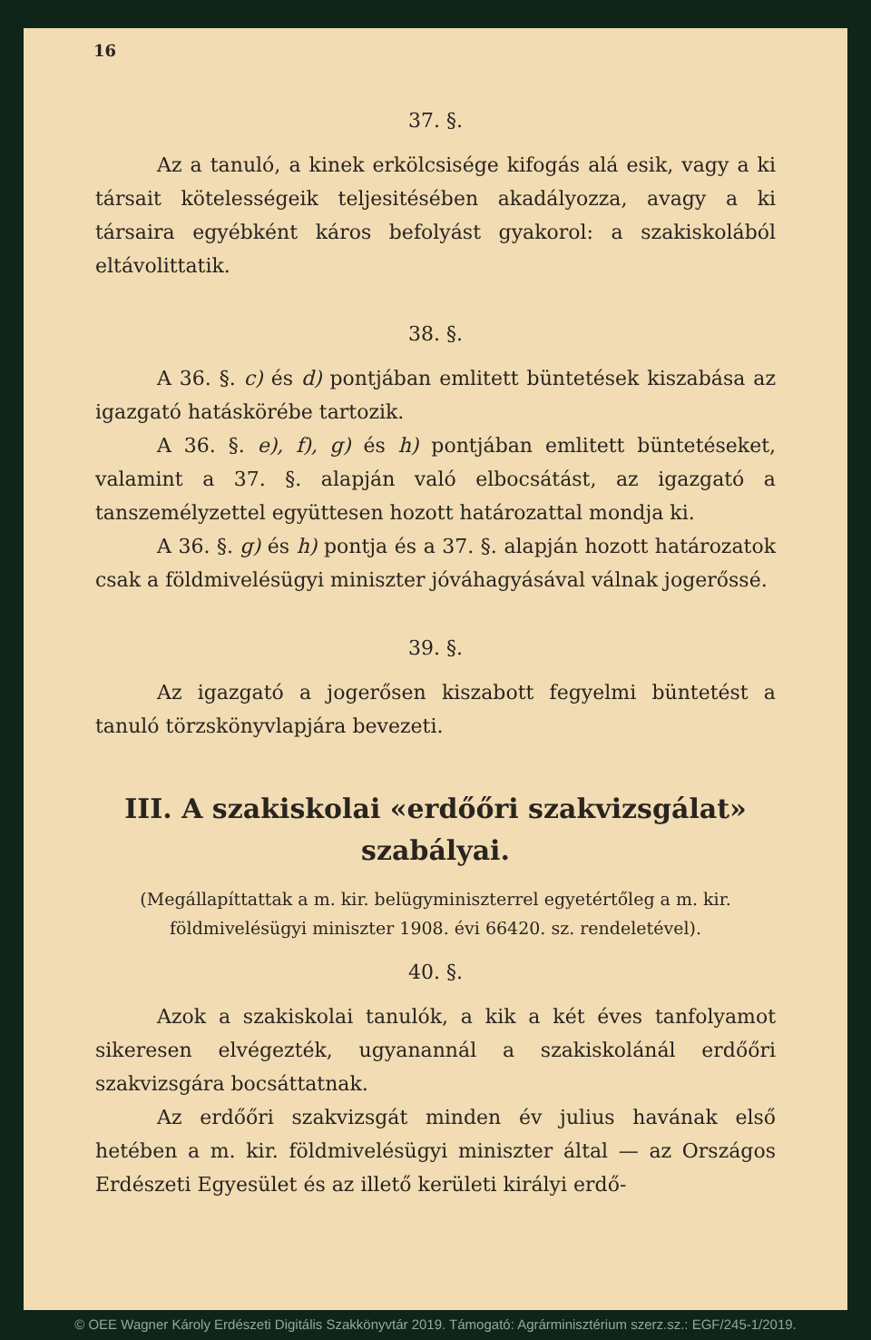16
37. §.
Az a tanuló, a kinek erkölcsisége kifogás alá esik, vagy a ki társait kötelességeik teljesitésében akadályozza, avagy a ki társaira egyébként káros befolyást gyakorol: a szakiskolából eltávolittatik.
38. §.
A 36. §. c) és d) pontjában emlitett büntetések kiszabása az igazgató hatáskörébe tartozik.
A 36. §. e), f), g) és h) pontjában emlitett büntetéseket, valamint a 37. §. alapján való elbocsátást, az igazgató a tanszemélyzettel együttesen hozott határozattal mondja ki.
A 36. §. g) és h) pontja és a 37. §. alapján hozott határozatok csak a földmivelésügyi miniszter jóváhagyásával válnak jogerőssé.
39. §.
Az igazgató a jogerősen kiszabott fegyelmi büntetést a tanuló törzskönyvlapjára bevezeti.
III. A szakiskolai «erdőőri szakvizsgálat» szabályai.
(Megállapíttattak a m. kir. belügyminiszterrel egyetértőleg a m. kir. földmivelésügyi miniszter 1908. évi 66420. sz. rendeletével).
40. §.
Azok a szakiskolai tanulók, a kik a két éves tanfolyamot sikeresen elvégezték, ugyanannál a szakiskolánál erdőőri szakvizsgára bocsáttatnak.
Az erdőőri szakvizsgát minden év julius havának első hetében a m. kir. földmivelésügyi miniszter által — az Országos Erdészeti Egyesület és az illető kerületi királyi erdő-
© OEE Wagner Károly Erdészeti Digitális Szakkönyvtár 2019. Támogató: Agrárminisztérium szerz.sz.: EGF/245-1/2019.